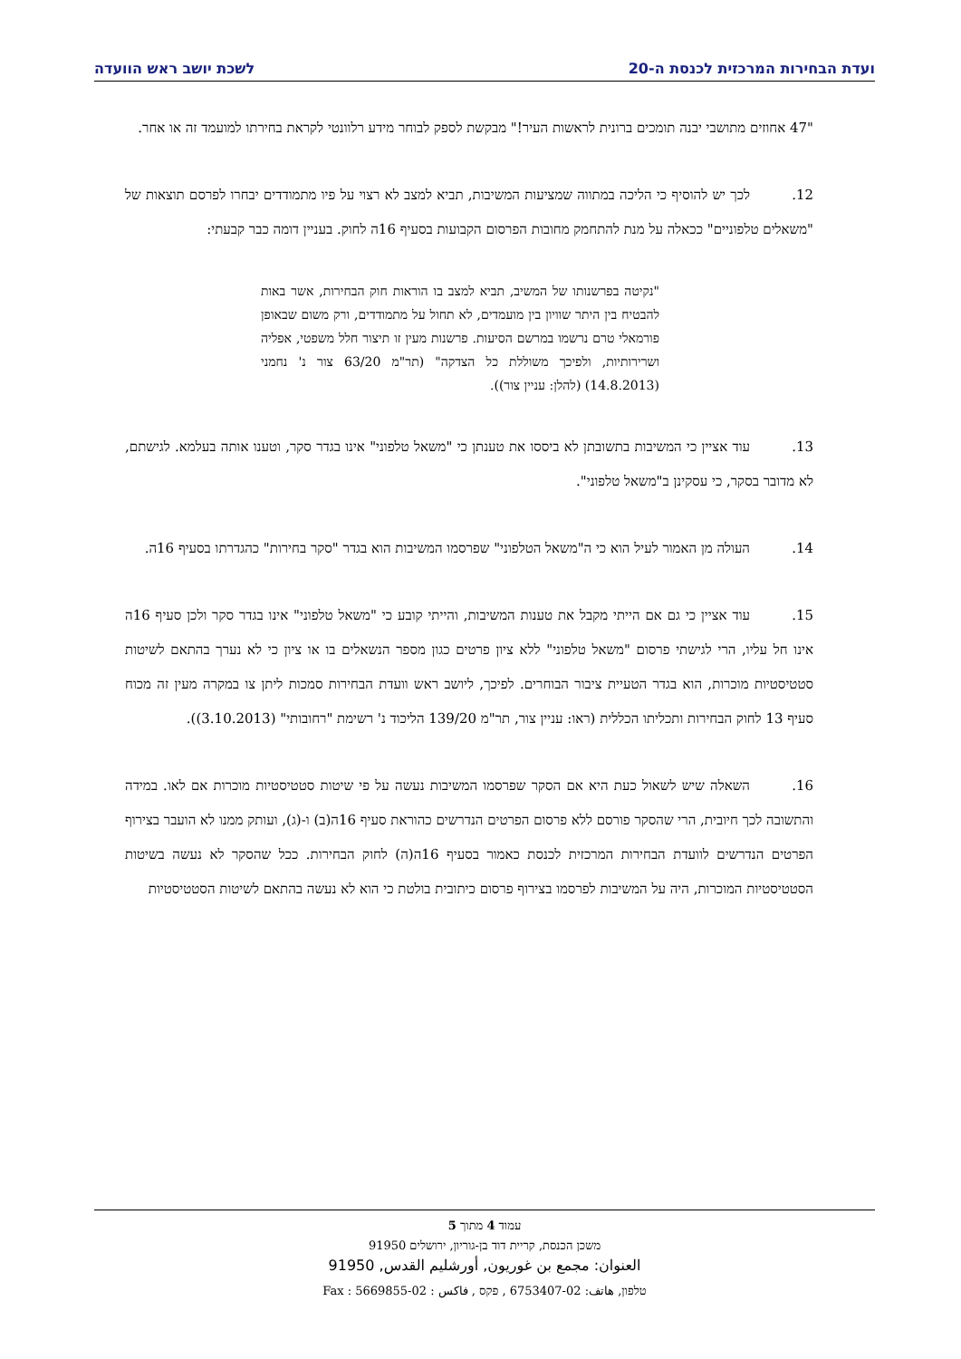ועדת הבחירות המרכזית לכנסת ה-20 לשכת יושב ראש הוועדה
"47 אחוזים מתושבי יבנה תומכים ברונית לראשות העיר!" מבקשת לספק לבוחר מידע רלוונטי לקראת בחירתו למועמד זה או אחר.
12. לכך יש להוסיף כי הליכה במתווה שמציעות המשיבות, תביא למצב לא רצוי על פיו מתמודדים יבחרו לפרסם תוצאות של "משאלים טלפוניים" ככאלה על מנת להתחמק מחובות הפרסום הקבועות בסעיף 16ה לחוק. בעניין דומה כבר קבעתי:
"נקיטה בפרשנותו של המשיב, תביא למצב בו הוראות חוק הבחירות, אשר באות להבטיח בין היתר שוויון בין מועמדים, לא תחול על מתמודדים, ורק משום שבאופן פורמאלי טרם נרשמו במרשם הסיעות. פרשנות מעין זו תיצור חלל משפטי, אפליה ושרירותיות, ולפיכך משוללת כל הצדקה" (תר"מ 63/20 צור נ' נחמני (14.8.2013) (להלן: עניין צור)).
13. עוד אציין כי המשיבות בתשובתן לא ביססו את טענתן כי "משאל טלפוני" אינו בגדר סקר, וטענו אותה בעלמא. לגישתם, לא מדובר בסקר, כי עסקינן ב"משאל טלפוני".
14. העולה מן האמור לעיל הוא כי ה"משאל הטלפוני" שפרסמו המשיבות הוא בגדר "סקר בחירות" כהגדרתו בסעיף 16ה.
15. עוד אציין כי גם אם הייתי מקבל את טענות המשיבות, והייתי קובע כי "משאל טלפוני" אינו בגדר סקר ולכן סעיף 16ה אינו חל עליו, הרי לגישתי פרסום "משאל טלפוני" ללא ציון פרטים כגון מספר הנשאלים בו או ציון כי לא נערך בהתאם לשיטות סטטיסטיות מוכרות, הוא בגדר הטעיית ציבור הבוחרים. לפיכך, ליושב ראש וועדת הבחירות סמכות ליתן צו במקרה מעין זה מכוח סעיף 13 לחוק הבחירות ותכליתו הכללית (ראו: עניין צור, תר"מ 139/20 הליכוד נ' רשימת "רחובותי" (3.10.2013)).
16. השאלה שיש לשאול כעת היא אם הסקר שפרסמו המשיבות נעשה על פי שיטות סטטיסטיות מוכרות אם לאו. במידה והתשובה לכך חיובית, הרי שהסקר פורסם ללא פרסום הפרטים הנדרשים כהוראת סעיף 16ה(ב) ו-(ג), ועותק ממנו לא הועבר בצירוף הפרטים הנדרשים לוועדת הבחירות המרכזית לכנסת כאמור בסעיף 16ה(ה) לחוק הבחירות. ככל שהסקר לא נעשה בשיטות הסטטיסטיות המוכרות, היה על המשיבות לפרסמו בצירוף פרסום כיתובית בולטת כי הוא לא נעשה בהתאם לשיטות הסטטיסטיות
עמוד 4 מתוך 5
משכן הכנסת, קריית דוד בן-גוריון, ירושלים 91950
العنوان: مجمع بن غوريون, أورشليم القدس, 91950
טלפון, هاتف: 02-6753407 , פקס , فاكس : 02-5669855 : Fax